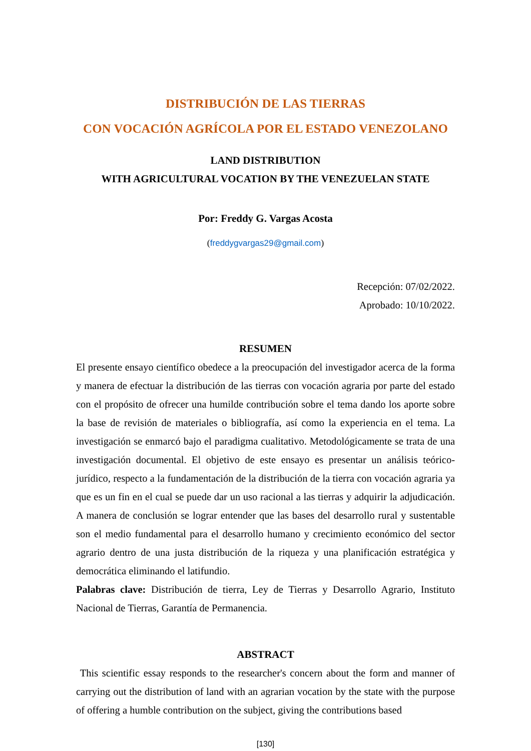DISTRIBUCIÓN DE LAS TIERRAS
CON VOCACIÓN AGRÍCOLA POR EL ESTADO VENEZOLANO
LAND DISTRIBUTION
WITH AGRICULTURAL VOCATION BY THE VENEZUELAN STATE
Por: Freddy G. Vargas Acosta
(freddygvargas29@gmail.com)
Recepción: 07/02/2022.
Aprobado: 10/10/2022.
RESUMEN
El presente ensayo científico obedece a la preocupación del investigador acerca de la forma y manera de efectuar la distribución de las tierras con vocación agraria por parte del estado con el propósito de ofrecer una humilde contribución sobre el tema dando los aporte sobre la base de revisión de materiales o bibliografía, así como la experiencia en el tema. La investigación se enmarcó bajo el paradigma cualitativo. Metodológicamente se trata de una investigación documental. El objetivo de este ensayo es presentar un análisis teórico-jurídico, respecto a la fundamentación de la distribución de la tierra con vocación agraria ya que es un fin en el cual se puede dar un uso racional a las tierras y adquirir la adjudicación. A manera de conclusión se lograr entender que las bases del desarrollo rural y sustentable son el medio fundamental para el desarrollo humano y crecimiento económico del sector agrario dentro de una justa distribución de la riqueza y una planificación estratégica y democrática eliminando el latifundio.
Palabras clave: Distribución de tierra, Ley de Tierras y Desarrollo Agrario, Instituto Nacional de Tierras, Garantía de Permanencia.
ABSTRACT
This scientific essay responds to the researcher's concern about the form and manner of carrying out the distribution of land with an agrarian vocation by the state with the purpose of offering a humble contribution on the subject, giving the contributions based
[130]